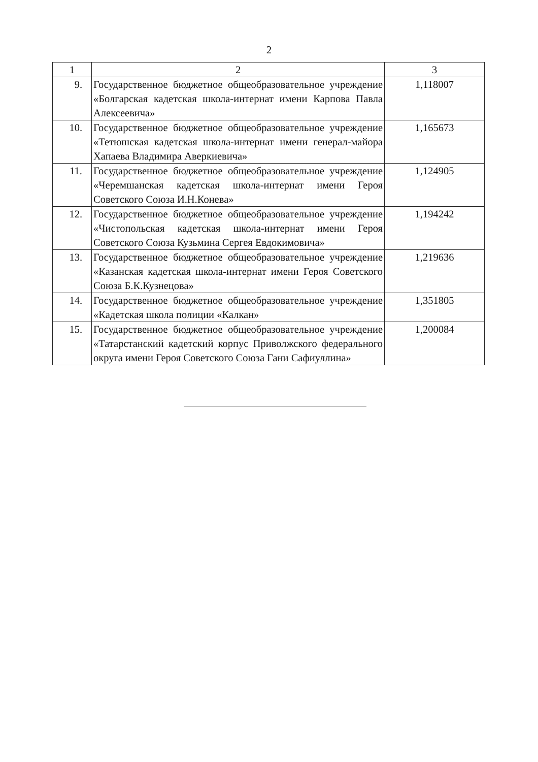2
| 1 | 2 | 3 |
| --- | --- | --- |
| 9. | Государственное бюджетное общеобразовательное учреждение «Болгарская кадетская школа-интернат имени Карпова Павла Алексеевича» | 1,118007 |
| 10. | Государственное бюджетное общеобразовательное учреждение «Тетюшская кадетская школа-интернат имени генерал-майора Хапаева Владимира Аверкиевича» | 1,165673 |
| 11. | Государственное бюджетное общеобразовательное учреждение «Черемшанская кадетская школа-интернат имени Героя Советского Союза И.Н.Конева» | 1,124905 |
| 12. | Государственное бюджетное общеобразовательное учреждение «Чистопольская кадетская школа-интернат имени Героя Советского Союза Кузьмина Сергея Евдокимовича» | 1,194242 |
| 13. | Государственное бюджетное общеобразовательное учреждение «Казанская кадетская школа-интернат имени Героя Советского Союза Б.К.Кузнецова» | 1,219636 |
| 14. | Государственное бюджетное общеобразовательное учреждение «Кадетская школа полиции «Калкан» | 1,351805 |
| 15. | Государственное бюджетное общеобразовательное учреждение «Татарстанский кадетский корпус Приволжского федерального округа имени Героя Советского Союза Гани Сафиуллина» | 1,200084 |